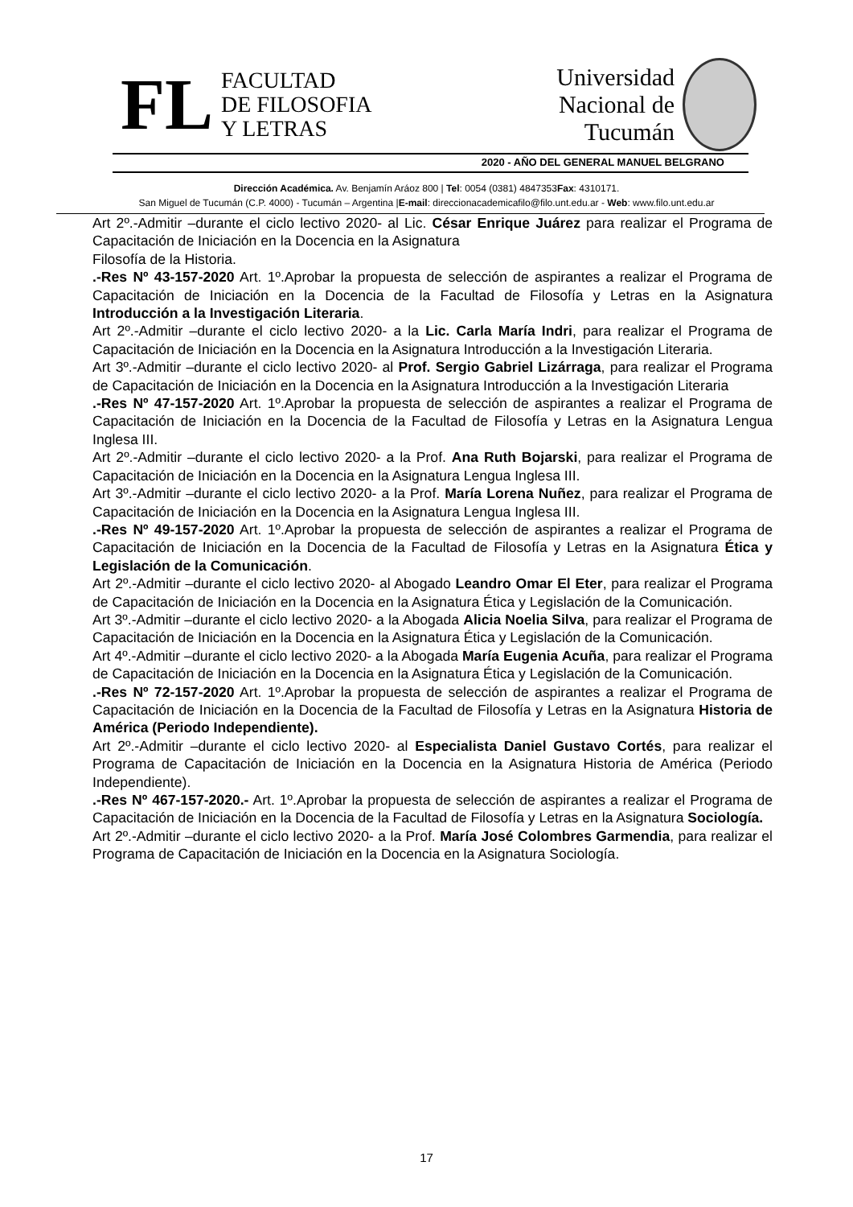FL
FACULTAD
DE FILOSOFIA
Y LETRAS
Universidad
Nacional de
Tucumán
2020 - AÑO DEL GENERAL MANUEL BELGRANO
Dirección Académica. Av. Benjamín Aráoz 800 | Tel: 0054 (0381) 4847353Fax: 4310171.
San Miguel de Tucumán (C.P. 4000) - Tucumán – Argentina |E-mail: direccionacademicafilo@filo.unt.edu.ar - Web: www.filo.unt.edu.ar
Art 2º.-Admitir –durante el ciclo lectivo 2020- al Lic. César Enrique Juárez para realizar el Programa de Capacitación de Iniciación en la Docencia en la Asignatura
Filosofía de la Historia.
.-Res Nº 43-157-2020 Art. 1º.Aprobar la propuesta de selección de aspirantes a realizar el Programa de Capacitación de Iniciación en la Docencia de la Facultad de Filosofía y Letras en la Asignatura Introducción a la Investigación Literaria.
Art 2º.-Admitir –durante el ciclo lectivo 2020- a la Lic. Carla María Indri, para realizar el Programa de Capacitación de Iniciación en la Docencia en la Asignatura Introducción a la Investigación Literaria.
Art 3º.-Admitir –durante el ciclo lectivo 2020- al Prof. Sergio Gabriel Lizárraga, para realizar el Programa de Capacitación de Iniciación en la Docencia en la Asignatura Introducción a la Investigación Literaria
.-Res Nº 47-157-2020 Art. 1º.Aprobar la propuesta de selección de aspirantes a realizar el Programa de Capacitación de Iniciación en la Docencia de la Facultad de Filosofía y Letras en la Asignatura Lengua Inglesa III.
Art 2º.-Admitir –durante el ciclo lectivo 2020- a la Prof. Ana Ruth Bojarski, para realizar el Programa de Capacitación de Iniciación en la Docencia en la Asignatura Lengua Inglesa III.
Art 3º.-Admitir –durante el ciclo lectivo 2020- a la Prof. María Lorena Nuñez, para realizar el Programa de Capacitación de Iniciación en la Docencia en la Asignatura Lengua Inglesa III.
.-Res Nº 49-157-2020 Art. 1º.Aprobar la propuesta de selección de aspirantes a realizar el Programa de Capacitación de Iniciación en la Docencia de la Facultad de Filosofía y Letras en la Asignatura Ética y Legislación de la Comunicación.
Art 2º.-Admitir –durante el ciclo lectivo 2020- al Abogado Leandro Omar El Eter, para realizar el Programa de Capacitación de Iniciación en la Docencia en la Asignatura Ética y Legislación de la Comunicación.
Art 3º.-Admitir –durante el ciclo lectivo 2020- a la Abogada Alicia Noelia Silva, para realizar el Programa de Capacitación de Iniciación en la Docencia en la Asignatura Ética y Legislación de la Comunicación.
Art 4º.-Admitir –durante el ciclo lectivo 2020- a la Abogada María Eugenia Acuña, para realizar el Programa de Capacitación de Iniciación en la Docencia en la Asignatura Ética y Legislación de la Comunicación.
.-Res Nº 72-157-2020 Art. 1º.Aprobar la propuesta de selección de aspirantes a realizar el Programa de Capacitación de Iniciación en la Docencia de la Facultad de Filosofía y Letras en la Asignatura Historia de América (Periodo Independiente).
Art 2º.-Admitir –durante el ciclo lectivo 2020- al Especialista Daniel Gustavo Cortés, para realizar el Programa de Capacitación de Iniciación en la Docencia en la Asignatura Historia de América (Periodo Independiente).
.-Res Nº 467-157-2020.- Art. 1º.Aprobar la propuesta de selección de aspirantes a realizar el Programa de Capacitación de Iniciación en la Docencia de la Facultad de Filosofía y Letras en la Asignatura Sociología.
Art 2º.-Admitir –durante el ciclo lectivo 2020- a la Prof. María José Colombres Garmendia, para realizar el Programa de Capacitación de Iniciación en la Docencia en la Asignatura Sociología.
17